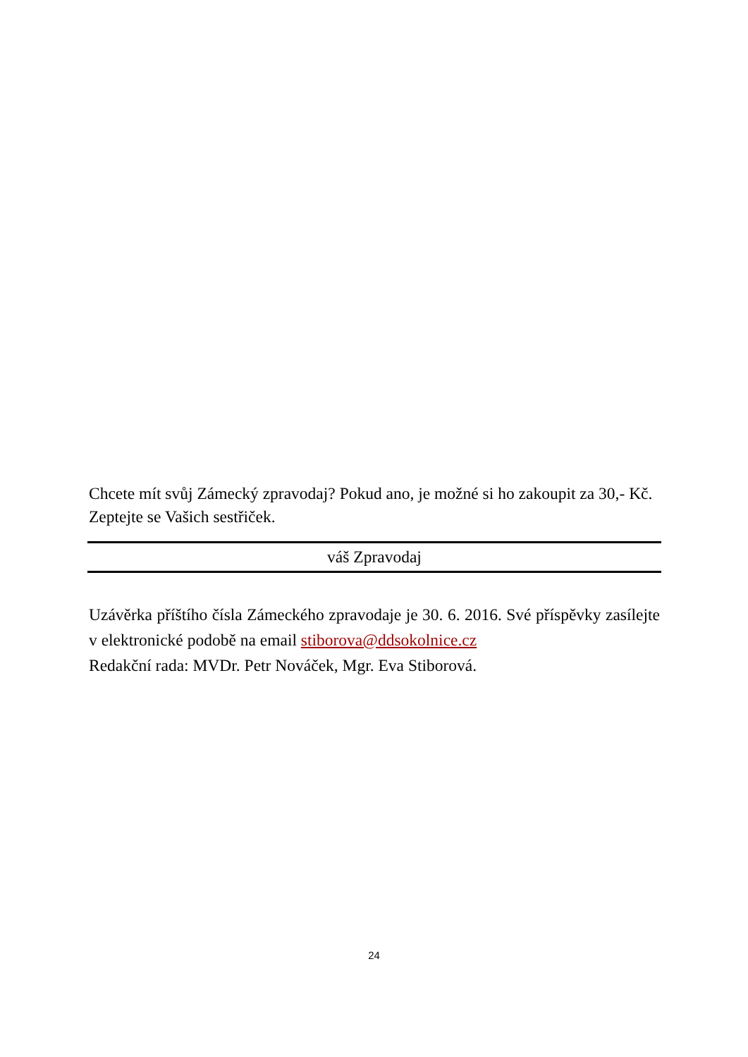Chcete mít svůj Zámecký zpravodaj? Pokud ano, je možné si ho zakoupit za 30,- Kč. Zeptejte se Vašich sestřiček.
váš Zpravodaj
Uzávěrka příštího čísla Zámeckého zpravodaje je 30. 6. 2016. Své příspěvky zasílejte v elektronické podobě na email stiborova@ddsokolnice.cz
Redakční rada: MVDr. Petr Nováček, Mgr. Eva Stiborová.
24